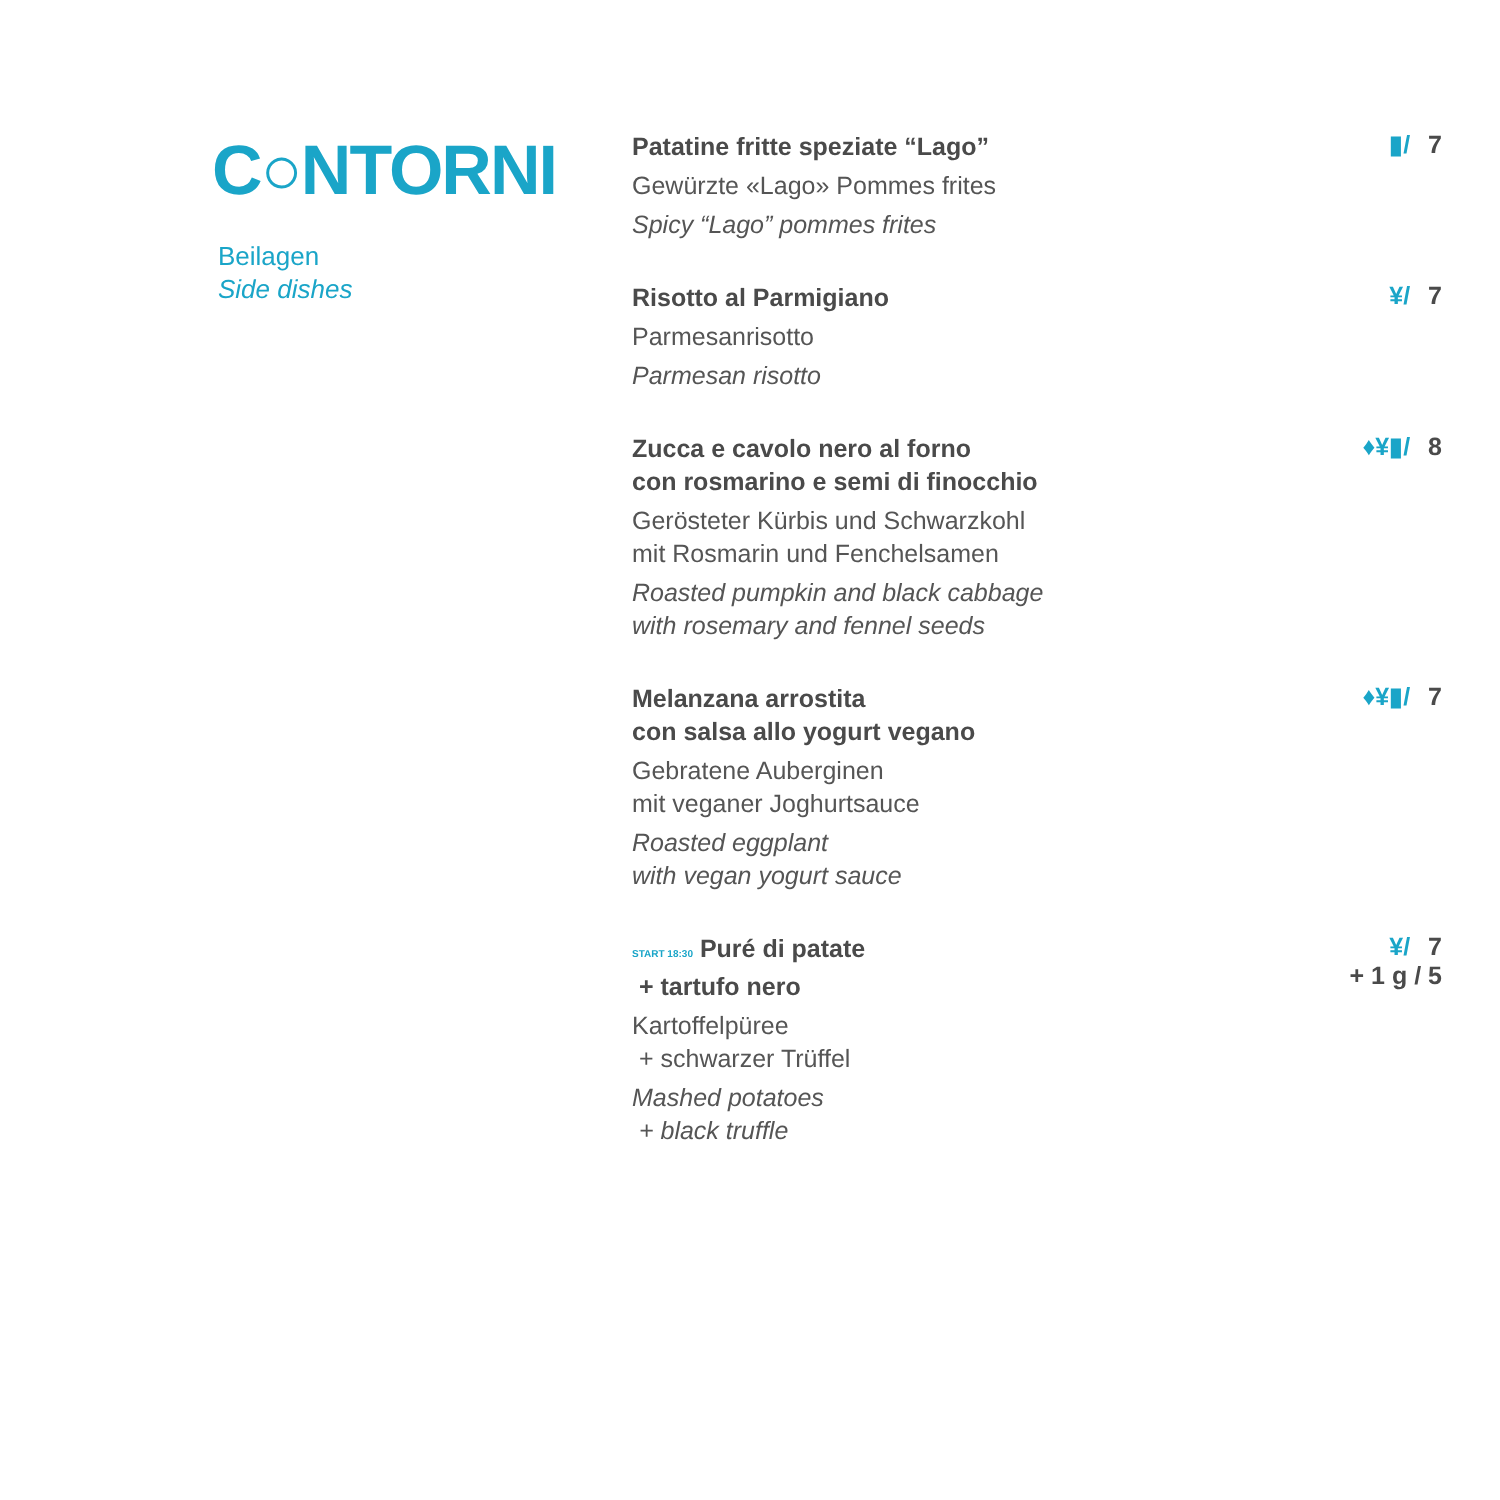C○NTORNI
Beilagen
Side dishes
Patatine fritte speziate “Lago”
Gewürzte «Lago» Pommes frites
Spicy “Lago” pommes frites
▮/ 7
Risotto al Parmigiano
Parmesanrisotto
Parmesan risotto
¥/ 7
Zucca e cavolo nero al forno
con rosmarino e semi di finocchio
Gerösteter Kürbis und Schwarzkohl
mit Rosmarin und Fenchelsamen
Roasted pumpkin and black cabbage
with rosemary and fennel seeds
♦¥▮/ 8
Melanzana arrostita
con salsa allo yogurt vegano
Gebratene Auberginen
mit veganer Joghurtsauce
Roasted eggplant
with vegan yogurt sauce
♦¥▮/ 7
START 18:30 Puré di patate
+ tartufo nero
Kartoffelpüree
+ schwarzer Trüffel
Mashed potatoes
+ black truffle
¥/ 7
+ 1 g / 5